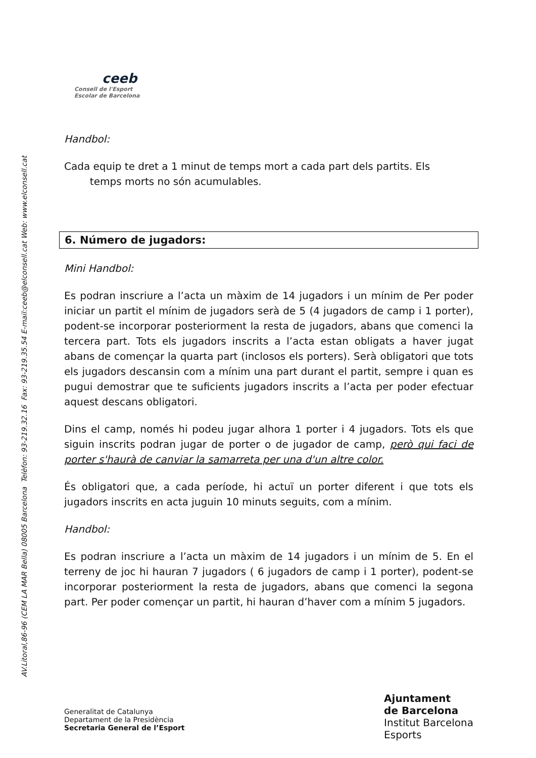AV.Litoral,86-96 (CEM LA MAR Bella) 08005 Barcelona Telèfon: 93-219.32.16 Fax: 93-219.35.54 E-mail:ceeb@elconsell.cat Web: www.elconsell.cat
ceeb
Consell de l'Esport
Escolar de Barcelona
Handbol:
Cada equip te dret a 1 minut de temps mort a cada part dels partits. Els
temps morts no són acumulables.
6. Número de jugadors:
Mini Handbol:
Es podran inscriure a l’acta un màxim de 14 jugadors i un mínim de Per poder iniciar un partit el mínim de jugadors serà de 5 (4 jugadors de camp i 1 porter), podent-se incorporar posteriorment la resta de jugadors, abans que comenci la tercera part. Tots els jugadors inscrits a l’acta estan obligats a haver jugat abans de començar la quarta part (inclosos els porters). Serà obligatori que tots els jugadors descansin com a mínim una part durant el partit, sempre i quan es pugui demostrar que te suficients jugadors inscrits a l’acta per poder efectuar aquest descans obligatori.
Dins el camp, només hi podeu jugar alhora 1 porter i 4 jugadors. Tots els que siguin inscrits podran jugar de porter o de jugador de camp, però qui faci de porter s'haurà de canviar la samarreta per una d'un altre color.
És obligatori que, a cada període, hi actuï un porter diferent i que tots els jugadors inscrits en acta juguin 10 minuts seguits, com a mínim.
Handbol:
Es podran inscriure a l’acta un màxim de 14 jugadors i un mínim de 5. En el terreny de joc hi hauran 7 jugadors ( 6 jugadors de camp i 1 porter), podent-se incorporar posteriorment la resta de jugadors, abans que comenci la segona part. Per poder començar un partit, hi hauran d’haver com a mínim 5 jugadors.
Generalitat de Catalunya
Departament de la Presidència
Secretaria General de l’Esport
Ajuntament
de Barcelona
Institut Barcelona
Esports